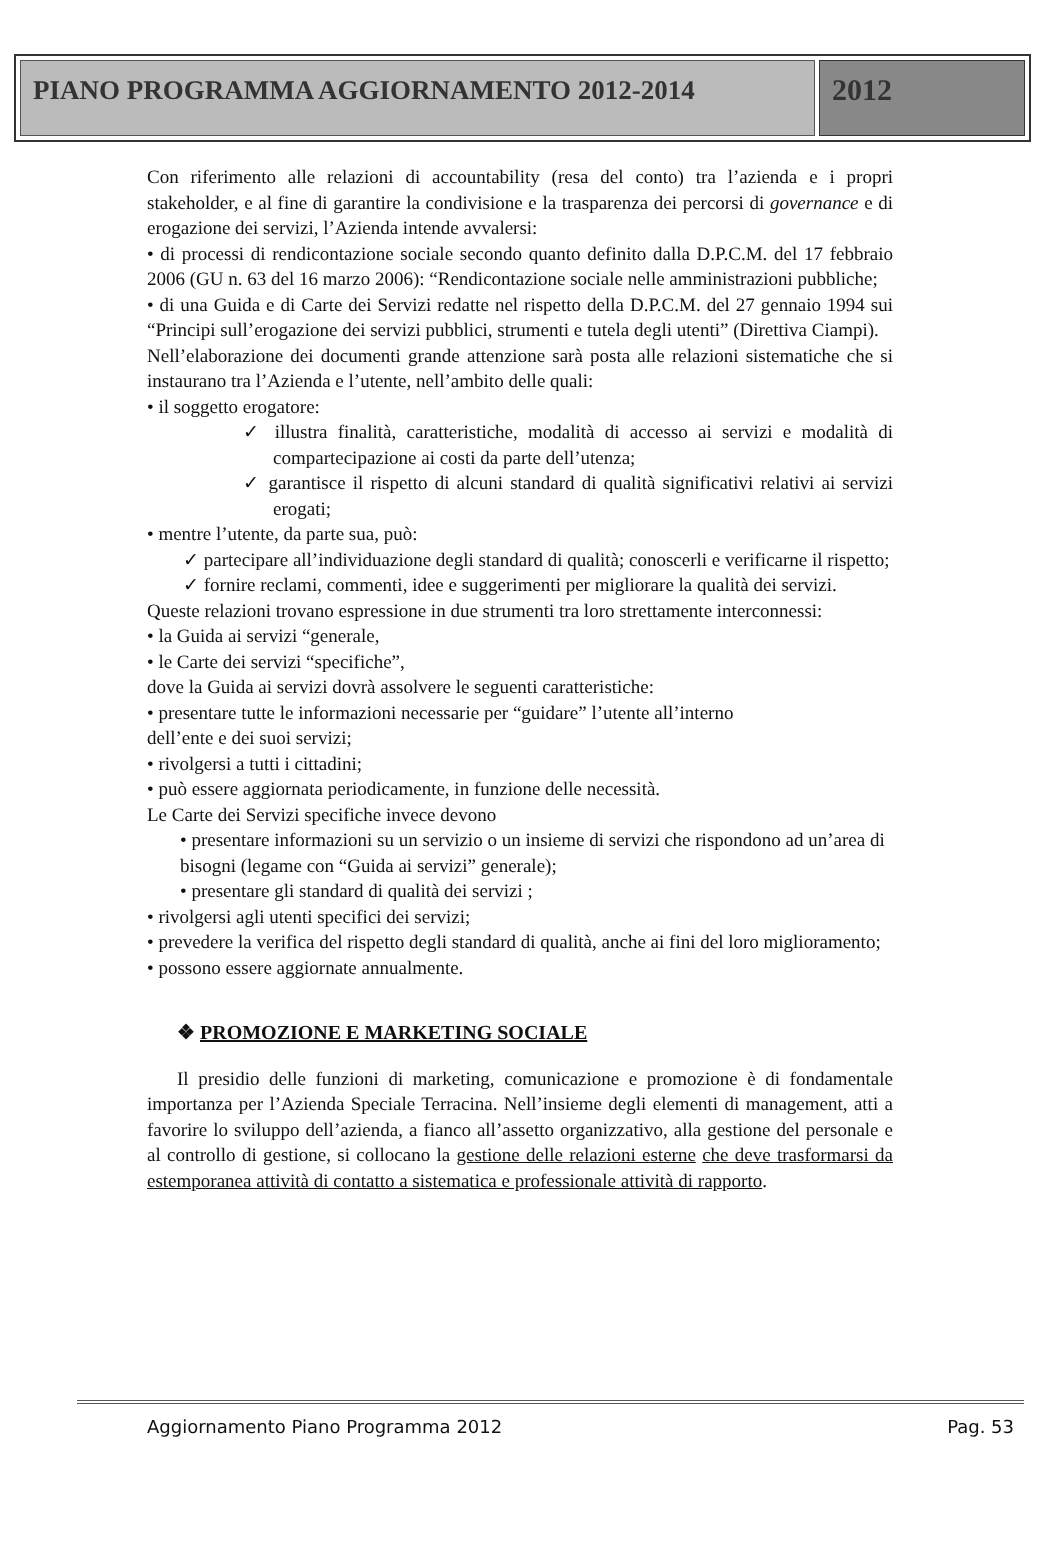PIANO PROGRAMMA AGGIORNAMENTO 2012-2014
2012
Con riferimento alle relazioni di accountability (resa del conto) tra l’azienda e i propri stakeholder, e al fine di garantire la condivisione e la trasparenza dei percorsi di governance e di erogazione dei servizi, l’Azienda intende avvalersi:
• di processi di rendicontazione sociale secondo quanto definito dalla D.P.C.M. del 17 febbraio 2006 (GU n. 63 del 16 marzo 2006): “Rendicontazione sociale nelle amministrazioni pubbliche;
• di una Guida e di Carte dei Servizi redatte nel rispetto della D.P.C.M. del 27 gennaio 1994 sui “Principi sull’erogazione dei servizi pubblici, strumenti e tutela degli utenti” (Direttiva Ciampi).
Nell’elaborazione dei documenti grande attenzione sarà posta alle relazioni sistematiche che si instaurano tra l’Azienda e l’utente, nell’ambito delle quali:
• il soggetto erogatore:
✓ illustra finalità, caratteristiche, modalità di accesso ai servizi e modalità di compartecipazione ai costi da parte dell’utenza;
✓ garantisce il rispetto di alcuni standard di qualità significativi relativi ai servizi erogati;
• mentre l’utente, da parte sua, può:
✓ partecipare all’individuazione degli standard di qualità; conoscerli e verificarne il rispetto;
✓ fornire reclami, commenti, idee e suggerimenti per migliorare la qualità dei servizi.
Queste relazioni trovano espressione in due strumenti tra loro strettamente interconnessi:
• la Guida ai servizi “generale,
• le Carte dei servizi “specifiche”,
dove la Guida ai servizi dovrà assolvere le seguenti caratteristiche:
• presentare tutte le informazioni necessarie per “guidare” l’utente all’interno
dell’ente e dei suoi servizi;
• rivolgersi a tutti i cittadini;
• può essere aggiornata periodicamente, in funzione delle necessità.
Le Carte dei Servizi specifiche invece devono
• presentare informazioni su un servizio o un insieme di servizi che rispondono ad un’area di bisogni (legame con “Guida ai servizi” generale);
• presentare gli standard di qualità dei servizi ;
• rivolgersi agli utenti specifici dei servizi;
• prevedere la verifica del rispetto degli standard di qualità, anche ai fini del loro miglioramento;
• possono essere aggiornate annualmente.
❖ PROMOZIONE E MARKETING SOCIALE
Il presidio delle funzioni di marketing, comunicazione e promozione è di fondamentale importanza per l’Azienda Speciale Terracina. Nell’insieme degli elementi di management, atti a favorire lo sviluppo dell’azienda, a fianco all’assetto organizzativo, alla gestione del personale e al controllo di gestione, si collocano la gestione delle relazioni esterne che deve trasformarsi da estemporanea attività di contatto a sistematica e professionale attività di rapporto.
Aggiornamento Piano Programma 2012 Pag. 53